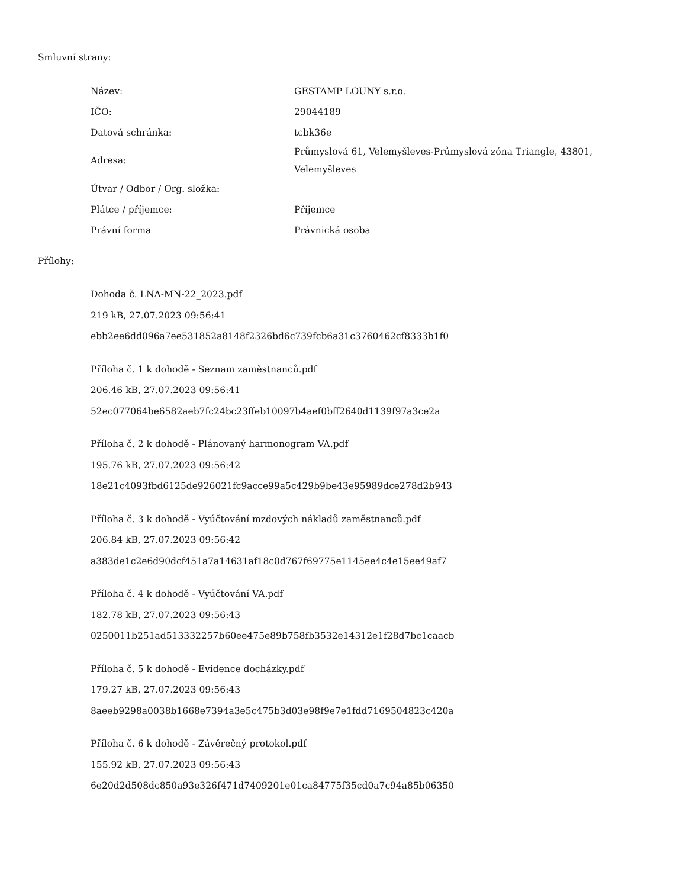Smluvní strany:
| Název: | GESTAMP LOUNY s.r.o. |
| IČO: | 29044189 |
| Datová schránka: | tcbk36e |
| Adresa: | Průmyslová 61, Velemyšleves-Průmyslová zóna Triangle, 43801, Velemyšleves |
| Útvar / Odbor / Org. složka: | |
| Plátce / příjemce: | Příjemce |
| Právní forma | Právnická osoba |
Přílohy:
Dohoda č. LNA-MN-22_2023.pdf
219 kB, 27.07.2023 09:56:41
ebb2ee6dd096a7ee531852a8148f2326bd6c739fcb6a31c3760462cf8333b1f0
Příloha č. 1 k dohodě - Seznam zaměstnanců.pdf
206.46 kB, 27.07.2023 09:56:41
52ec077064be6582aeb7fc24bc23ffeb10097b4aef0bff2640d1139f97a3ce2a
Příloha č. 2 k dohodě - Plánovaný harmonogram VA.pdf
195.76 kB, 27.07.2023 09:56:42
18e21c4093fbd6125de926021fc9acce99a5c429b9be43e95989dce278d2b943
Příloha č. 3 k dohodě - Vyúčtování mzdových nákladů zaměstnanců.pdf
206.84 kB, 27.07.2023 09:56:42
a383de1c2e6d90dcf451a7a14631af18c0d767f69775e1145ee4c4e15ee49af7
Příloha č. 4 k dohodě - Vyúčtování VA.pdf
182.78 kB, 27.07.2023 09:56:43
0250011b251ad513332257b60ee475e89b758fb3532e14312e1f28d7bc1caacb
Příloha č. 5 k dohodě - Evidence docházky.pdf
179.27 kB, 27.07.2023 09:56:43
8aeeb9298a0038b1668e7394a3e5c475b3d03e98f9e7e1fdd7169504823c420a
Příloha č. 6 k dohodě - Závěrečný protokol.pdf
155.92 kB, 27.07.2023 09:56:43
6e20d2d508dc850a93e326f471d7409201e01ca84775f35cd0a7c94a85b06350